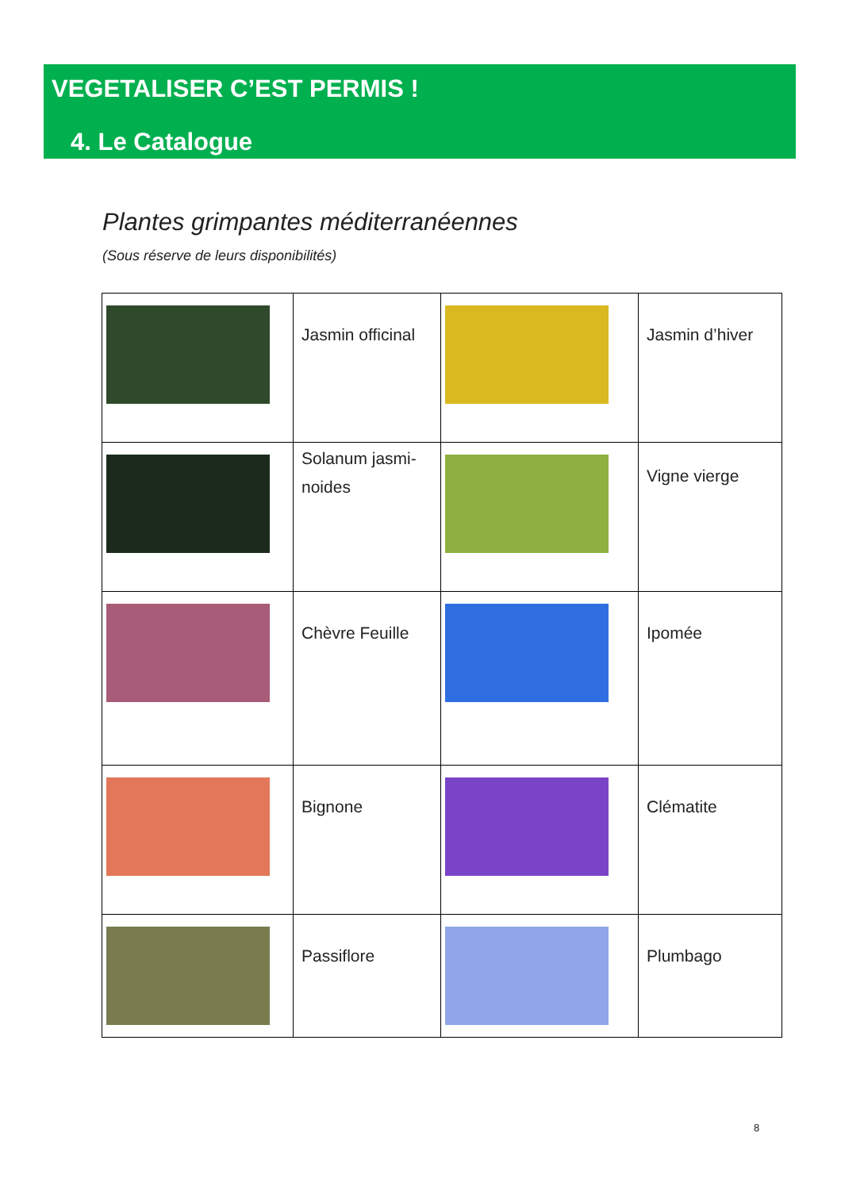VEGETALISER C’EST PERMIS !
4. Le Catalogue
Plantes grimpantes méditerranéennes
(Sous réserve de leurs disponibilités)
| | Jasmin officinal | | Jasmin d’hiver |
| | Solanum jasmi-noides | | Vigne vierge |
| | Chèvre Feuille | | Ipomée |
| | Bignone | | Clématite |
| | Passiflore | | Plumbago |
8